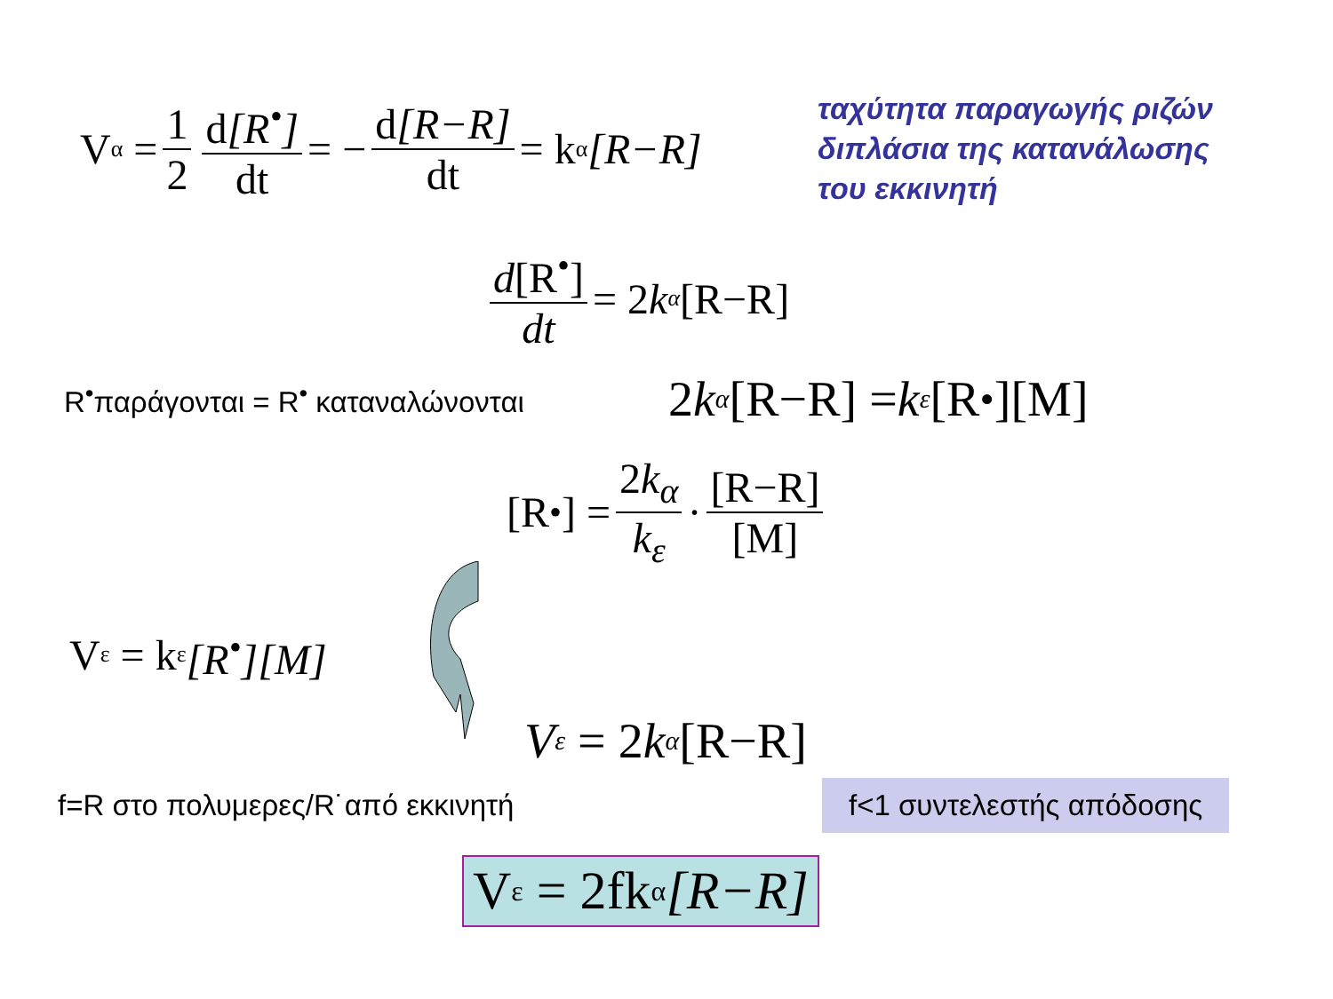V<sub>α</sub> = 1 2 d[R<sup>•</sup>] dt = − d[R−R] dt = k<sub>α</sub> [R−R]
ταχύτητα παραγωγής ριζών
διπλάσια της κατανάλωσης
του εκκινητή
d[R<sup>•</sup>] dt = 2 k<sub>α</sub> [R−R]
R<sup>•</sup>παράγονται = R<sup>•</sup> καταναλώνονται
2 k<sub>α</sub> [R−R] = k<sub>ε</sub> [R<sup>•</sup>][M]
[R<sup>•</sup>] = 2k<sub>α</sub> k<sub>ε</sub> · [R−R] [M]
V<sub>ε</sub> = k<sub>ε</sub> [R<sup>•</sup>][M]
V<sub>ε</sub> = 2 k<sub>α</sub> [R−R]
f=R στο πολυμερες/R˙από εκκινητή
f<1 συντελεστής απόδοσης
V<sub>ε</sub> = 2fk<sub>α</sub> [R−R]